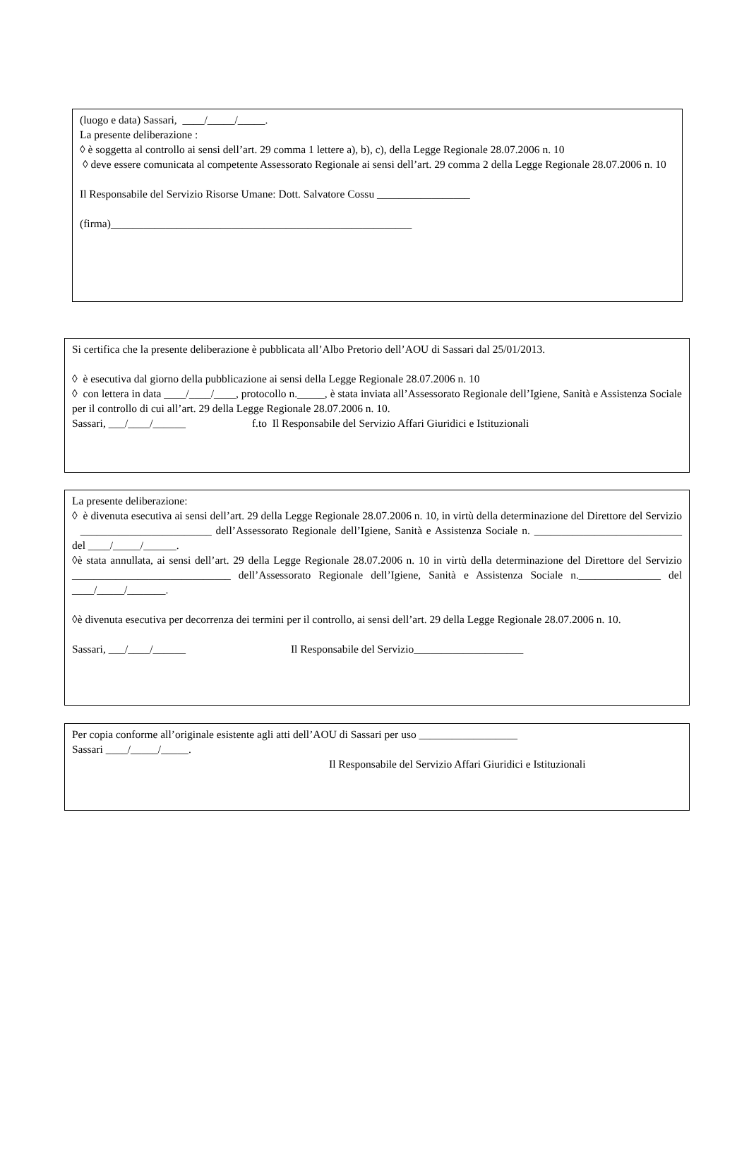(luogo e data) Sassari, ____/_____/_____.
La presente deliberazione :
◊ è soggetta al controllo ai sensi dell’art. 29 comma 1 lettere a), b), c), della Legge Regionale 28.07.2006 n. 10
◊ deve essere comunicata al competente Assessorato Regionale ai sensi dell’art. 29 comma 2 della Legge Regionale 28.07.2006 n. 10
Il Responsabile del Servizio Risorse Umane: Dott. Salvatore Cossu _________________
(firma)_______________________________________________________
Si certifica che la presente deliberazione è pubblicata all’Albo Pretorio dell’AOU di Sassari dal 25/01/2013.
◊ è esecutiva dal giorno della pubblicazione ai sensi della Legge Regionale 28.07.2006 n. 10
◊ con lettera in data ____/____/____, protocollo n._____, è stata inviata all’Assessorato Regionale dell’Igiene, Sanità e Assistenza Sociale per il controllo di cui all’art. 29 della Legge Regionale 28.07.2006 n. 10.
Sassari, ___/____/______ f.to Il Responsabile del Servizio Affari Giuridici e Istituzionali
La presente deliberazione:
◊ è divenuta esecutiva ai sensi dell’art. 29 della Legge Regionale 28.07.2006 n. 10, in virtù della determinazione del Direttore del Servizio ________________________ dell’Assessorato Regionale dell’Igiene, Sanità e Assistenza Sociale n. ___________________________ del ____/_____/______.
◊è stata annullata, ai sensi dell’art. 29 della Legge Regionale 28.07.2006 n. 10 in virtù della determinazione del Direttore del Servizio _____________________________ dell’Assessorato Regionale dell’Igiene, Sanità e Assistenza Sociale n._______________ del ____/_____/_______.
◊è divenuta esecutiva per decorrenza dei termini per il controllo, ai sensi dell’art. 29 della Legge Regionale 28.07.2006 n. 10.
Sassari, ___/____/______ Il Responsabile del Servizio____________________
Per copia conforme all’originale esistente agli atti dell’AOU di Sassari per uso __________________
Sassari ____/_____/_____.
Il Responsabile del Servizio Affari Giuridici e Istituzionali